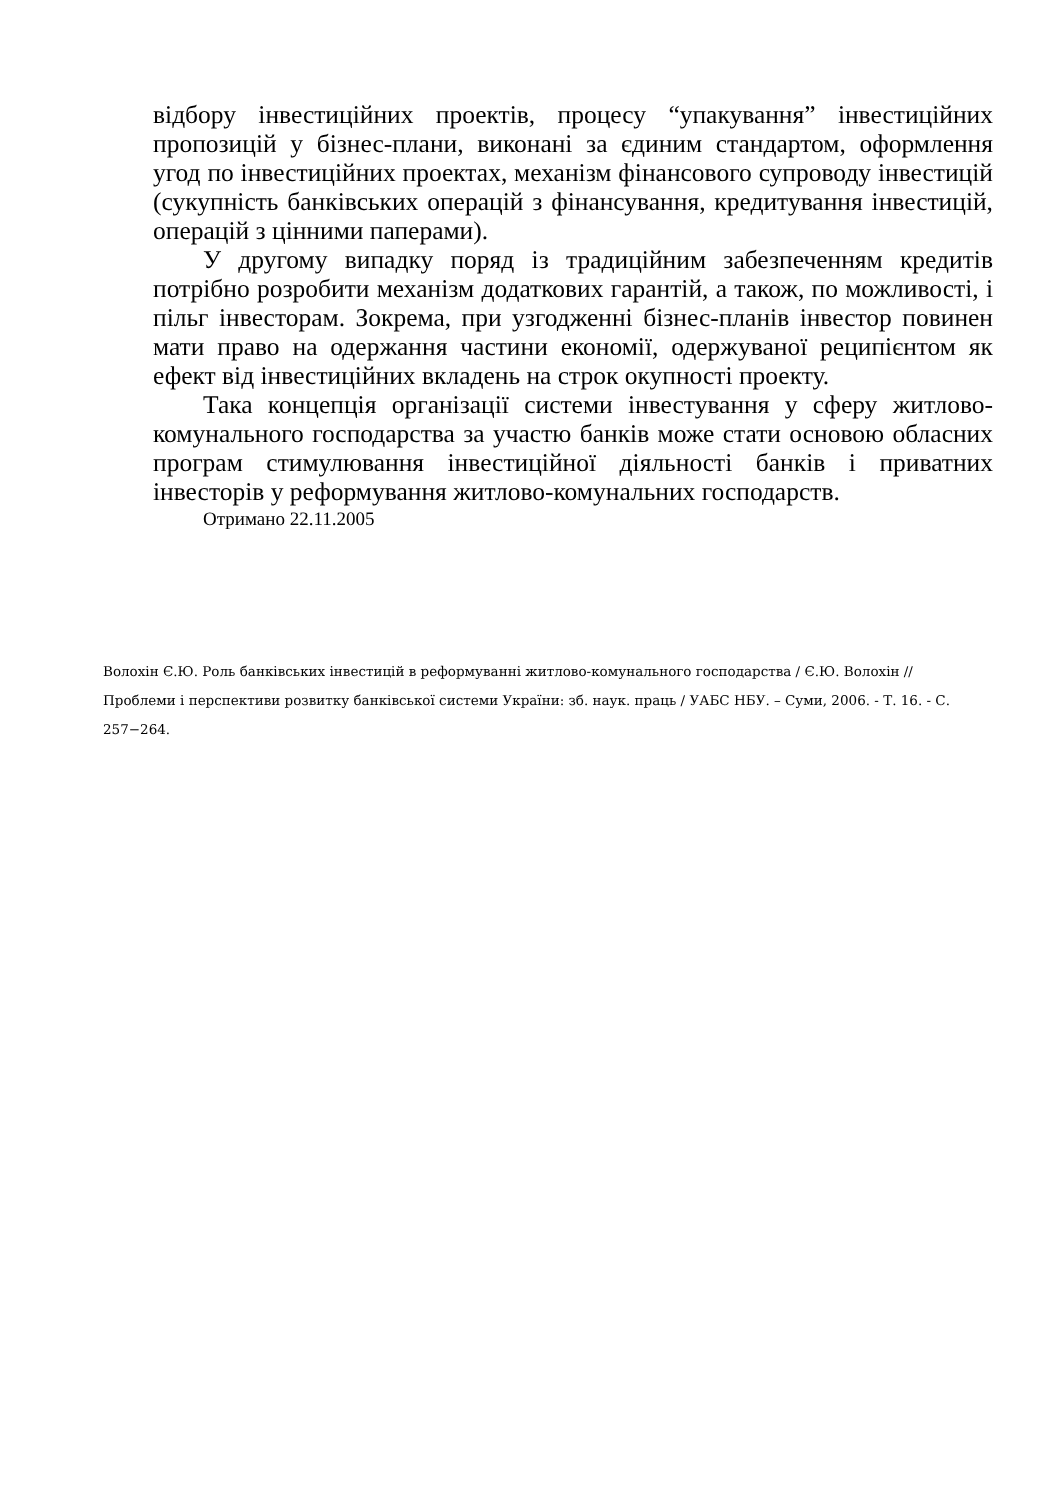відбору інвестиційних проектів, процесу “упакування” інвестиційних пропозицій у бізнес-плани, виконані за єдиним стандартом, оформлення угод по інвестиційних проектах, механізм фінансового супроводу інвестицій (сукупність банківських операцій з фінансування, кредитування інвестицій, операцій з цінними паперами).
У другому випадку поряд із традиційним забезпеченням кредитів потрібно розробити механізм додаткових гарантій, а також, по можливості, і пільг інвесторам. Зокрема, при узгодженні бізнес-планів інвестор повинен мати право на одержання частини економії, одержуваної реципієнтом як ефект від інвестиційних вкладень на строк окупності проекту.
Така концепція організації системи інвестування у сферу житлово-комунального господарства за участю банків може стати основою обласних програм стимулювання інвестиційної діяльності банків і приватних інвесторів у реформування житлово-комунальних господарств.
Отримано 22.11.2005
Волохін Є.Ю. Роль банківських інвестицій в реформуванні житлово-комунального господарства / Є.Ю. Волохін // Проблеми і перспективи розвитку банківської системи України: зб. наук. праць / УАБС НБУ. – Суми, 2006. - Т. 16. - С. 257−264.